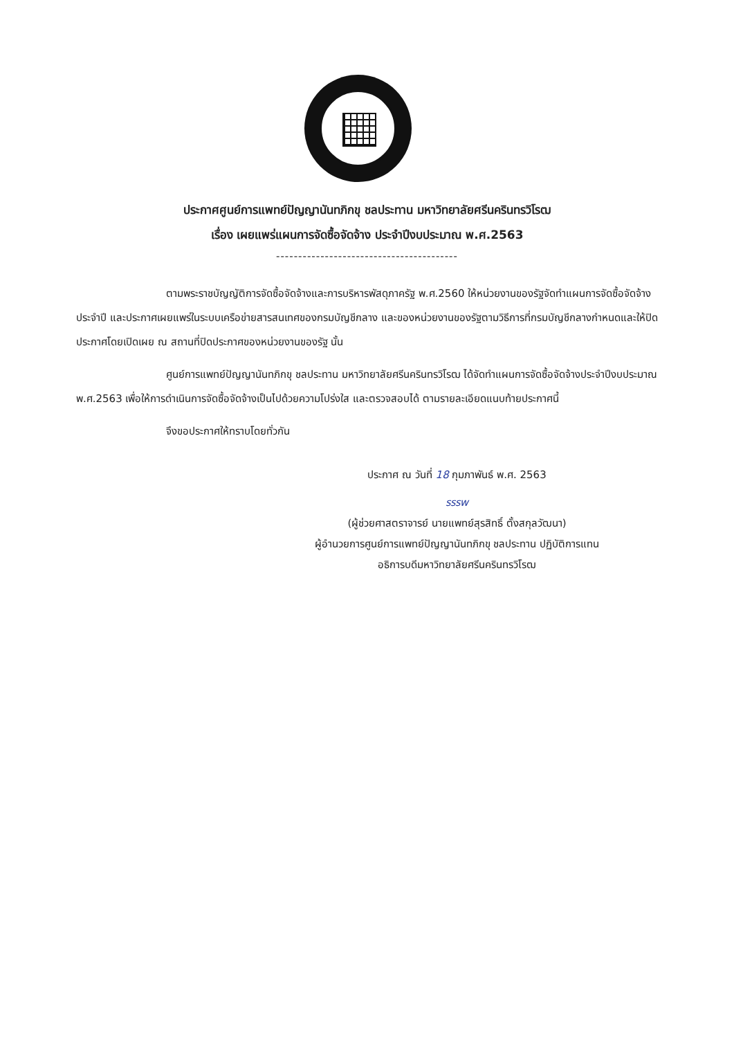ประกาศศูนย์การแพทย์ปัญญานันทภิกขุ ชลประทาน มหาวิทยาลัยศรีนครินทรวิโรฒ
เรื่อง เผยแพร่แผนการจัดซื้อจัดจ้าง ประจำปีงบประมาณ พ.ศ.2563
-----------------------------------------
ตามพระราชบัญญัติการจัดซื้อจัดจ้างและการบริหารพัสดุภาครัฐ พ.ศ.2560 ให้หน่วยงานของรัฐจัดทำแผนการจัดซื้อจัดจ้างประจำปี และประกาศเผยแพร่ในระบบเครือข่ายสารสนเทศของกรมบัญชีกลาง และของหน่วยงานของรัฐตามวิธีการที่กรมบัญชีกลางกำหนดและให้ปิดประกาศโดยเปิดเผย ณ สถานที่ปิดประกาศของหน่วยงานของรัฐ นั้น
ศูนย์การแพทย์ปัญญานันทภิกขุ ชลประทาน มหาวิทยาลัยศรีนครินทรวิโรฒ ได้จัดทำแผนการจัดซื้อจัดจ้างประจำปีงบประมาณ พ.ศ.2563 เพื่อให้การดำเนินการจัดซื้อจัดจ้างเป็นไปด้วยความโปร่งใส และตรวจสอบได้ ตามรายละเอียดแนบท้ายประกาศนี้
จึงขอประกาศให้ทราบโดยทั่วกัน
ประกาศ ณ วันที่ 18 กุมภาพันธ์ พ.ศ. 2563
รรรw
(ผู้ช่วยศาสตราจารย์ นายแพทย์สุรสิทธิ์ ตั้งสกุลวัฒนา)
ผู้อำนวยการศูนย์การแพทย์ปัญญานันทภิกขุ ชลประทาน ปฏิบัติการแทน
อธิการบดีมหาวิทยาลัยศรีนครินทรวิโรฒ